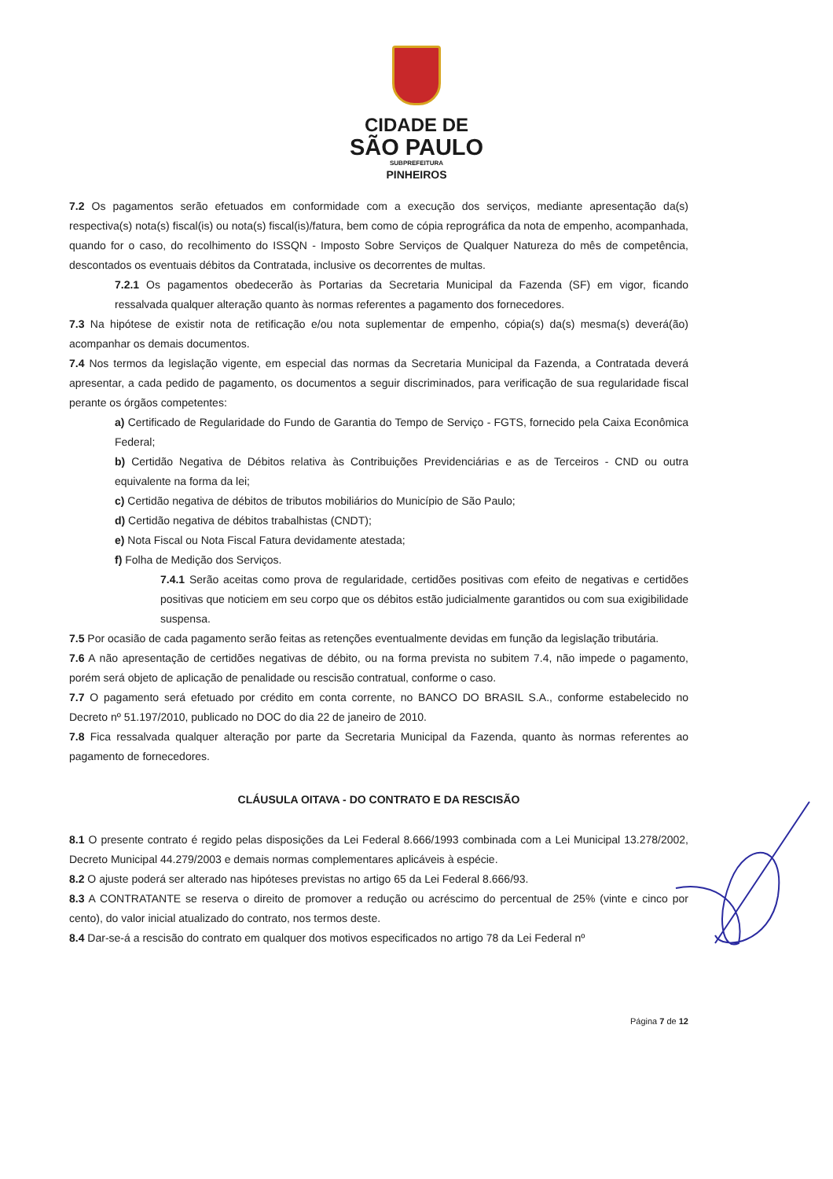CIDADE DE
SÃO PAULO
SUBPREFEITURA
PINHEIROS
7.2 Os pagamentos serão efetuados em conformidade com a execução dos serviços, mediante apresentação da(s) respectiva(s) nota(s) fiscal(is) ou nota(s) fiscal(is)/fatura, bem como de cópia reprográfica da nota de empenho, acompanhada, quando for o caso, do recolhimento do ISSQN - Imposto Sobre Serviços de Qualquer Natureza do mês de competência, descontados os eventuais débitos da Contratada, inclusive os decorrentes de multas.
7.2.1 Os pagamentos obedecerão às Portarias da Secretaria Municipal da Fazenda (SF) em vigor, ficando ressalvada qualquer alteração quanto às normas referentes a pagamento dos fornecedores.
7.3 Na hipótese de existir nota de retificação e/ou nota suplementar de empenho, cópia(s) da(s) mesma(s) deverá(ão) acompanhar os demais documentos.
7.4 Nos termos da legislação vigente, em especial das normas da Secretaria Municipal da Fazenda, a Contratada deverá apresentar, a cada pedido de pagamento, os documentos a seguir discriminados, para verificação de sua regularidade fiscal perante os órgãos competentes:
a) Certificado de Regularidade do Fundo de Garantia do Tempo de Serviço - FGTS, fornecido pela Caixa Econômica Federal;
b) Certidão Negativa de Débitos relativa às Contribuições Previdenciárias e as de Terceiros - CND ou outra equivalente na forma da lei;
c) Certidão negativa de débitos de tributos mobiliários do Município de São Paulo;
d) Certidão negativa de débitos trabalhistas (CNDT);
e) Nota Fiscal ou Nota Fiscal Fatura devidamente atestada;
f) Folha de Medição dos Serviços.
7.4.1 Serão aceitas como prova de regularidade, certidões positivas com efeito de negativas e certidões positivas que noticiem em seu corpo que os débitos estão judicialmente garantidos ou com sua exigibilidade suspensa.
7.5 Por ocasião de cada pagamento serão feitas as retenções eventualmente devidas em função da legislação tributária.
7.6 A não apresentação de certidões negativas de débito, ou na forma prevista no subitem 7.4, não impede o pagamento, porém será objeto de aplicação de penalidade ou rescisão contratual, conforme o caso.
7.7 O pagamento será efetuado por crédito em conta corrente, no BANCO DO BRASIL S.A., conforme estabelecido no Decreto nº 51.197/2010, publicado no DOC do dia 22 de janeiro de 2010.
7.8 Fica ressalvada qualquer alteração por parte da Secretaria Municipal da Fazenda, quanto às normas referentes ao pagamento de fornecedores.
CLÁUSULA OITAVA - DO CONTRATO E DA RESCISÃO
8.1 O presente contrato é regido pelas disposições da Lei Federal 8.666/1993 combinada com a Lei Municipal 13.278/2002, Decreto Municipal 44.279/2003 e demais normas complementares aplicáveis à espécie.
8.2 O ajuste poderá ser alterado nas hipóteses previstas no artigo 65 da Lei Federal 8.666/93.
8.3 A CONTRATANTE se reserva o direito de promover a redução ou acréscimo do percentual de 25% (vinte e cinco por cento), do valor inicial atualizado do contrato, nos termos deste.
8.4 Dar-se-á a rescisão do contrato em qualquer dos motivos especificados no artigo 78 da Lei Federal nº
Página 7 de 12